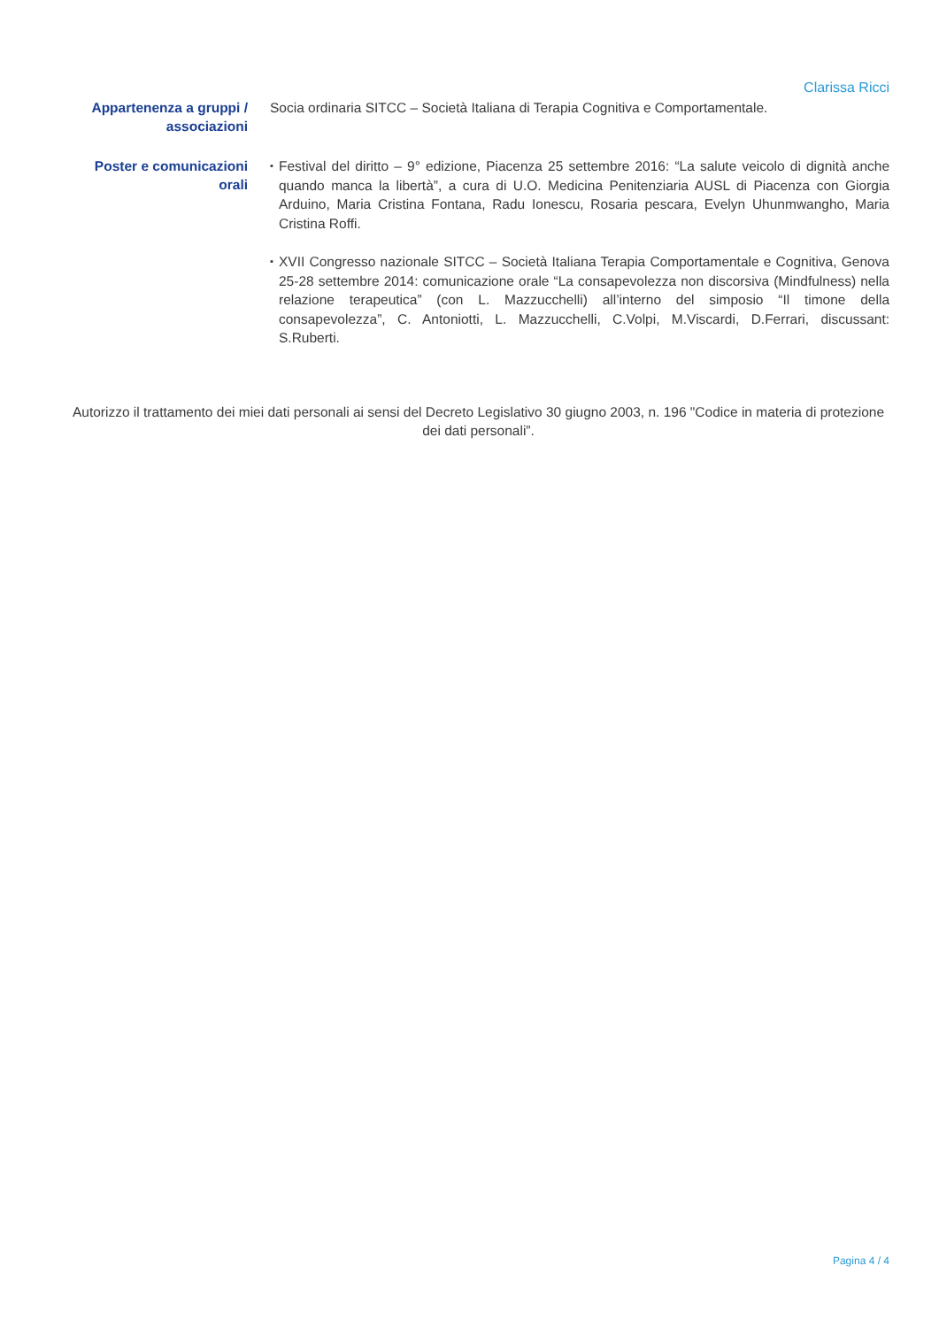Clarissa Ricci
Appartenenza a gruppi / associazioni
Socia ordinaria SITCC – Società Italiana di Terapia Cognitiva e Comportamentale.
Poster e comunicazioni orali
▪ Festival del diritto – 9° edizione, Piacenza 25 settembre 2016: “La salute veicolo di dignità anche quando manca la libertà”, a cura di U.O. Medicina Penitenziaria AUSL di Piacenza con Giorgia Arduino, Maria Cristina Fontana, Radu Ionescu, Rosaria pescara, Evelyn Uhunmwangho, Maria Cristina Roffi.
▪ XVII Congresso nazionale SITCC – Società Italiana Terapia Comportamentale e Cognitiva, Genova 25-28 settembre 2014: comunicazione orale “La consapevolezza non discorsiva (Mindfulness) nella relazione terapeutica” (con L. Mazzucchelli) all’interno del simposio “Il timone della consapevolezza”, C. Antoniotti, L. Mazzucchelli, C.Volpi, M.Viscardi, D.Ferrari, discussant: S.Ruberti.
Autorizzo il trattamento dei miei dati personali ai sensi del Decreto Legislativo 30 giugno 2003, n. 196 "Codice in materia di protezione dei dati personali”.
Pagina 4 / 4